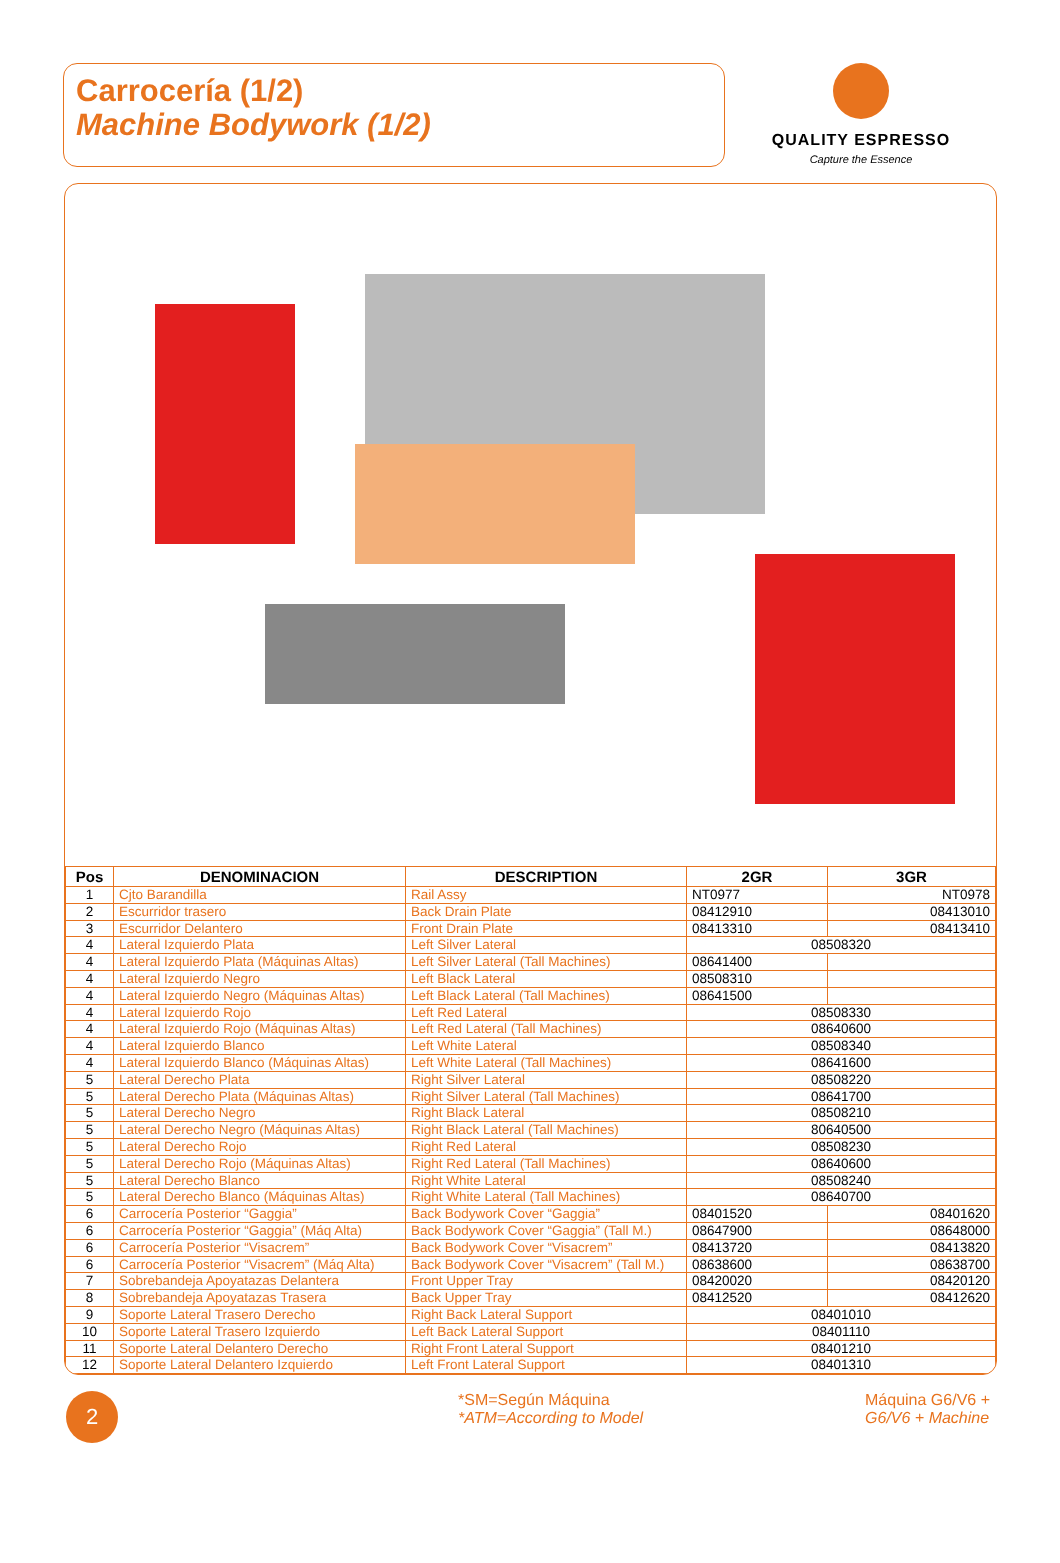Carrocería (1/2)
Machine Bodywork (1/2)
QUALITY ESPRESSO
Capture the Essence
| Pos | DENOMINACION | DESCRIPTION | 2GR | 3GR |
| --- | --- | --- | --- | --- |
| 1 | Cjto Barandilla | Rail Assy | NT0977 | NT0978 |
| 2 | Escurridor trasero | Back Drain Plate | 08412910 | 08413010 |
| 3 | Escurridor Delantero | Front Drain Plate | 08413310 | 08413410 |
| 4 | Lateral Izquierdo Plata | Left Silver Lateral | 08508320 | |
| 4 | Lateral Izquierdo Plata (Máquinas Altas) | Left Silver Lateral (Tall Machines) | 08641400 | |
| 4 | Lateral Izquierdo Negro | Left Black Lateral | 08508310 | |
| 4 | Lateral Izquierdo Negro (Máquinas Altas) | Left Black Lateral (Tall Machines) | 08641500 | |
| 4 | Lateral Izquierdo Rojo | Left Red Lateral | 08508330 | |
| 4 | Lateral Izquierdo Rojo (Máquinas Altas) | Left Red Lateral (Tall Machines) | 08640600 | |
| 4 | Lateral Izquierdo Blanco | Left White Lateral | 08508340 | |
| 4 | Lateral Izquierdo Blanco (Máquinas Altas) | Left White Lateral (Tall Machines) | 08641600 | |
| 5 | Lateral Derecho Plata | Right Silver Lateral | 08508220 | |
| 5 | Lateral Derecho Plata (Máquinas Altas) | Right Silver Lateral (Tall Machines) | 08641700 | |
| 5 | Lateral Derecho Negro | Right Black Lateral | 08508210 | |
| 5 | Lateral Derecho Negro (Máquinas Altas) | Right Black Lateral (Tall Machines) | 80640500 | |
| 5 | Lateral Derecho Rojo | Right Red Lateral | 08508230 | |
| 5 | Lateral Derecho Rojo (Máquinas Altas) | Right Red Lateral (Tall Machines) | 08640600 | |
| 5 | Lateral Derecho Blanco | Right White Lateral | 08508240 | |
| 5 | Lateral Derecho Blanco (Máquinas Altas) | Right White Lateral (Tall Machines) | 08640700 | |
| 6 | Carrocería Posterior “Gaggia” | Back Bodywork Cover “Gaggia” | 08401520 | 08401620 |
| 6 | Carrocería Posterior “Gaggia” (Máq Alta) | Back Bodywork Cover “Gaggia” (Tall M.) | 08647900 | 08648000 |
| 6 | Carrocería Posterior “Visacrem” | Back Bodywork Cover “Visacrem” | 08413720 | 08413820 |
| 6 | Carrocería Posterior “Visacrem” (Máq Alta) | Back Bodywork Cover “Visacrem” (Tall M.) | 08638600 | 08638700 |
| 7 | Sobrebandeja Apoyatazas Delantera | Front Upper Tray | 08420020 | 08420120 |
| 8 | Sobrebandeja Apoyatazas Trasera | Back Upper Tray | 08412520 | 08412620 |
| 9 | Soporte Lateral Trasero Derecho | Right Back Lateral Support | 08401010 | |
| 10 | Soporte Lateral Trasero Izquierdo | Left Back Lateral Support | 08401110 | |
| 11 | Soporte Lateral Delantero Derecho | Right Front Lateral Support | 08401210 | |
| 12 | Soporte Lateral Delantero Izquierdo | Left Front Lateral Support | 08401310 | |
2
*SM=Según Máquina
*ATM=According to Model
Máquina G6/V6 +
G6/V6 + Machine